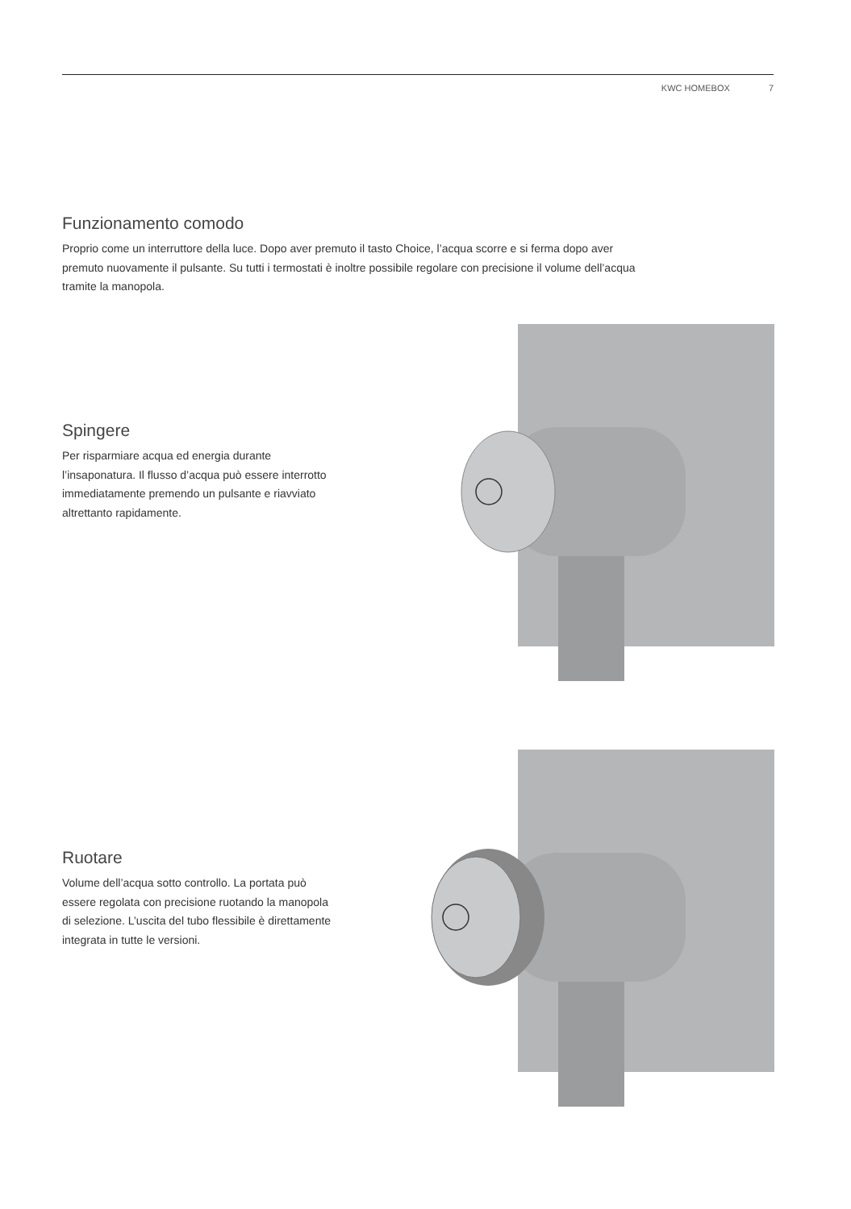KWC HOMEBOX 7
Funzionamento comodo
Proprio come un interruttore della luce. Dopo aver premuto il tasto Choice, l’acqua scorre e si ferma dopo aver premuto nuovamente il pulsante. Su tutti i termostati è inoltre possibile regolare con precisione il volume dell’acqua tramite la manopola.
Spingere
Per risparmiare acqua ed energia durante l’insaponatura. Il flusso d’acqua può essere interrotto immediatamente premendo un pulsante e riavviato altrettanto rapidamente.
Ruotare
Volume dell’acqua sotto controllo. La portata può essere regolata con precisione ruotando la manopola di selezione. L’uscita del tubo flessibile è direttamente integrata in tutte le versioni.